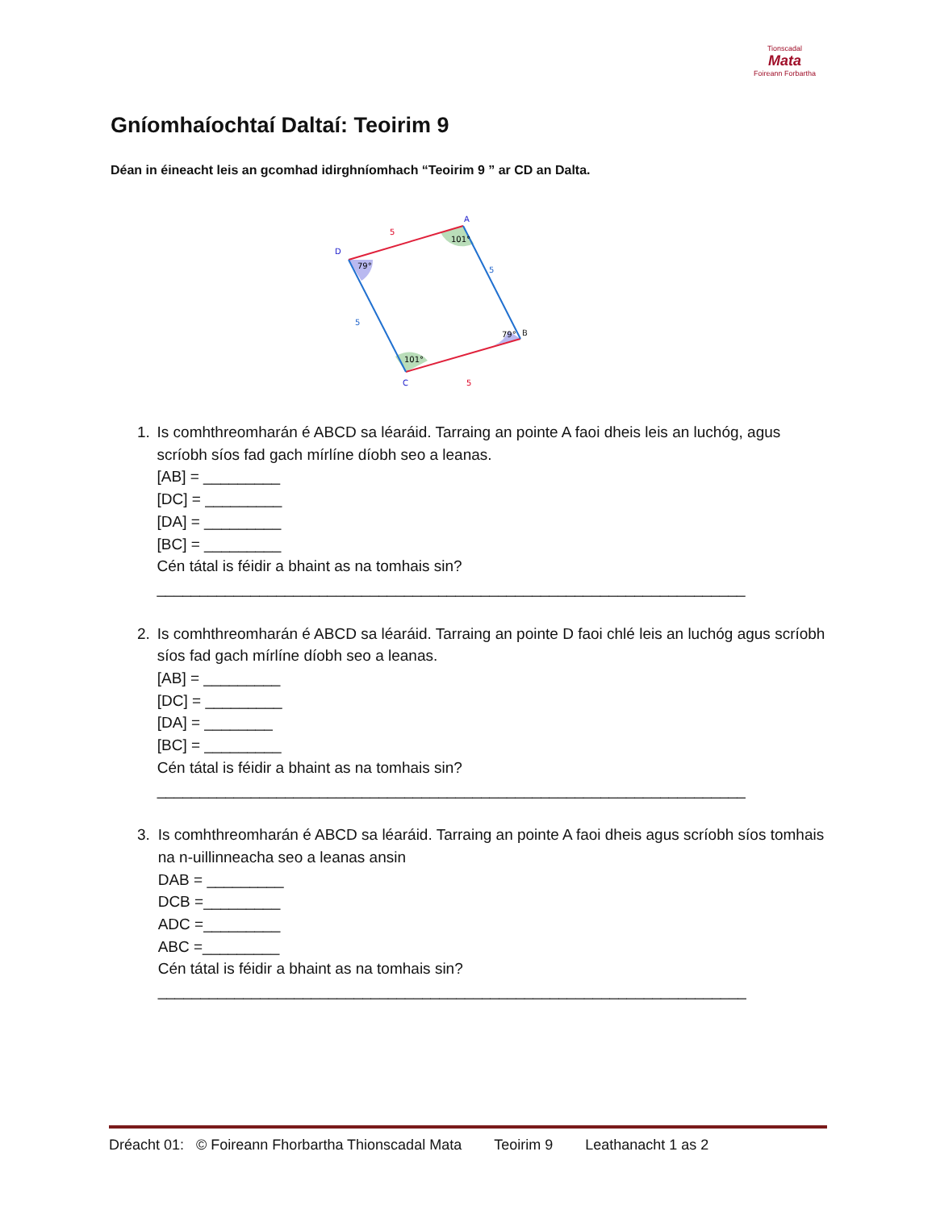Tionscadal
Mata
Foireann Forbartha
Gníomhaíochtaí Daltaí: Teoirim 9
Déan in éineacht leis an gcomhad idirghníomhach “Teoirim 9 ” ar CD an Dalta.
A
D
B
C
5
5
5
5
79°
101°
79°
101°
1. Is comhthreomharán é ABCD sa léaráid. Tarraing an pointe A faoi dheis leis an luchóg, agus scríobh síos fad gach mírlíne díobh seo a leanas.
[AB] = _________
[DC] = _________
[DA] = _________
[BC] = _________
Cén tátal is féidir a bhaint as na tomhais sin?
_____________________________________________________________________
2. Is comhthreomharán é ABCD sa léaráid. Tarraing an pointe D faoi chlé leis an luchóg agus scríobh síos fad gach mírlíne díobh seo a leanas.
[AB] = _________
[DC] = _________
[DA] = ________
[BC] = _________
Cén tátal is féidir a bhaint as na tomhais sin?
_____________________________________________________________________
3. Is comhthreomharán é ABCD sa léaráid. Tarraing an pointe A faoi dheis agus scríobh síos tomhais na n-uillinneacha seo a leanas ansin
DAB = _________
DCB =_________
ADC =_________
ABC =_________
Cén tátal is féidir a bhaint as na tomhais sin?
_____________________________________________________________________
Dréacht 01: © Foireann Fhorbartha Thionscadal Mata Teoirim 9 Leathanacht 1 as 2